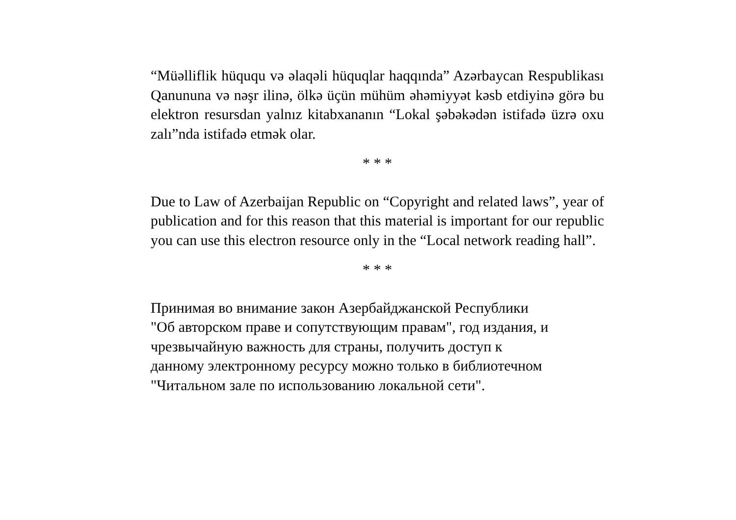“Müəlliflik hüququ və əlaqəli hüquqlar haqqında” Azərbaycan Respublikası Qanununa və nəşr ilinə, ölkə üçün mühüm əhəmiyyət kəsb etdiyinə görə bu elektron resursdan yalnız kitabxananın “Lokal şəbəkədən istifadə üzrə oxu zalı”nda istifadə etmək olar.
* * *
Due to Law of Azerbaijan Republic on “Copyright and related laws”, year of publication and for this reason that this material is important for our republic you can use this electron resource only in the “Local network reading hall”.
* * *
Принимая во внимание закон Азербайджанской Республики
"Об авторском праве и сопутствующим правам", год издания, и
чрезвычайную важность для страны, получить доступ к
данному электронному ресурсу можно только в библиотечном
"Читальном зале по использованию локальной сети".